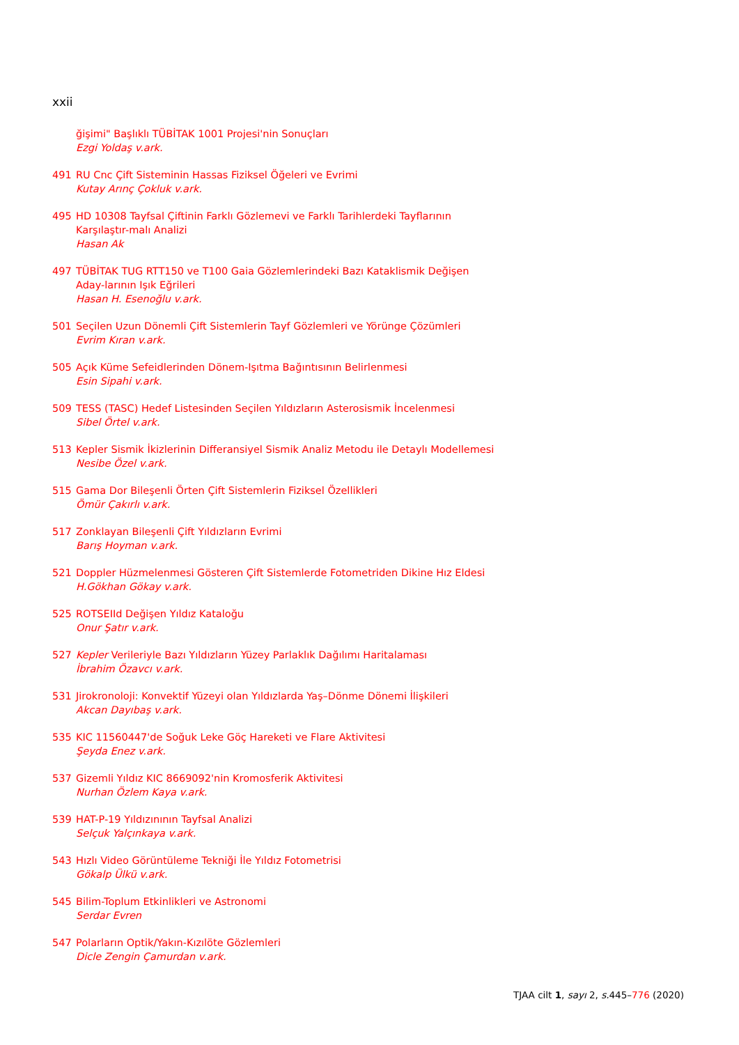xxii
ğişimi" Başlıklı TÜBİTAK 1001 Projesi'nin Sonuçları
Ezgi Yoldaş v.ark.
491 RU Cnc Çift Sisteminin Hassas Fiziksel Öğeleri ve Evrimi
Kutay Arınç Çokluk v.ark.
495 HD 10308 Tayfsal Çiftinin Farklı Gözlemevi ve Farklı Tarihlerdeki Tayflarının Karşılaştır-malı Analizi
Hasan Ak
497 TÜBİTAK TUG RTT150 ve T100 Gaia Gözlemlerindeki Bazı Kataklismik Değişen Aday-larının Işık Eğrileri
Hasan H. Esenoğlu v.ark.
501 Seçilen Uzun Dönemli Çift Sistemlerin Tayf Gözlemleri ve Yörünge Çözümleri
Evrim Kıran v.ark.
505 Açık Küme Sefeidlerinden Dönem-Işıtma Bağıntısının Belirlenmesi
Esin Sipahi v.ark.
509 TESS (TASC) Hedef Listesinden Seçilen Yıldızların Asterosismik İncelenmesi
Sibel Örtel v.ark.
513 Kepler Sismik İkizlerinin Differansiyel Sismik Analiz Metodu ile Detaylı Modellemesi
Nesibe Özel v.ark.
515 Gama Dor Bileşenli Örten Çift Sistemlerin Fiziksel Özellikleri
Ömür Çakırlı v.ark.
517 Zonklayan Bileşenli Çift Yıldızların Evrimi
Barış Hoyman v.ark.
521 Doppler Hüzmelenmesi Gösteren Çift Sistemlerde Fotometriden Dikine Hız Eldesi
H.Gökhan Gökay v.ark.
525 ROTSEIId Değişen Yıldız Kataloğu
Onur Şatır v.ark.
527 Kepler Verileriyle Bazı Yıldızların Yüzey Parlaklık Dağılımı Haritalaması
İbrahim Özavcı v.ark.
531 Jirokronoloji: Konvektif Yüzeyi olan Yıldızlarda Yaş–Dönme Dönemi İlişkileri
Akcan Dayıbaş v.ark.
535 KIC 11560447'de Soğuk Leke Göç Hareketi ve Flare Aktivitesi
Şeyda Enez v.ark.
537 Gizemli Yıldız KIC 8669092'nin Kromosferik Aktivitesi
Nurhan Özlem Kaya v.ark.
539 HAT-P-19 Yıldızınının Tayfsal Analizi
Selçuk Yalçınkaya v.ark.
543 Hızlı Video Görüntüleme Tekniği İle Yıldız Fotometrisi
Gökalp Ülkü v.ark.
545 Bilim-Toplum Etkinlikleri ve Astronomi
Serdar Evren
547 Polarların Optik/Yakın-Kızılöte Gözlemleri
Dicle Zengin Çamurdan v.ark.
TJAA cilt 1, sayı 2, s. 445–776 (2020)